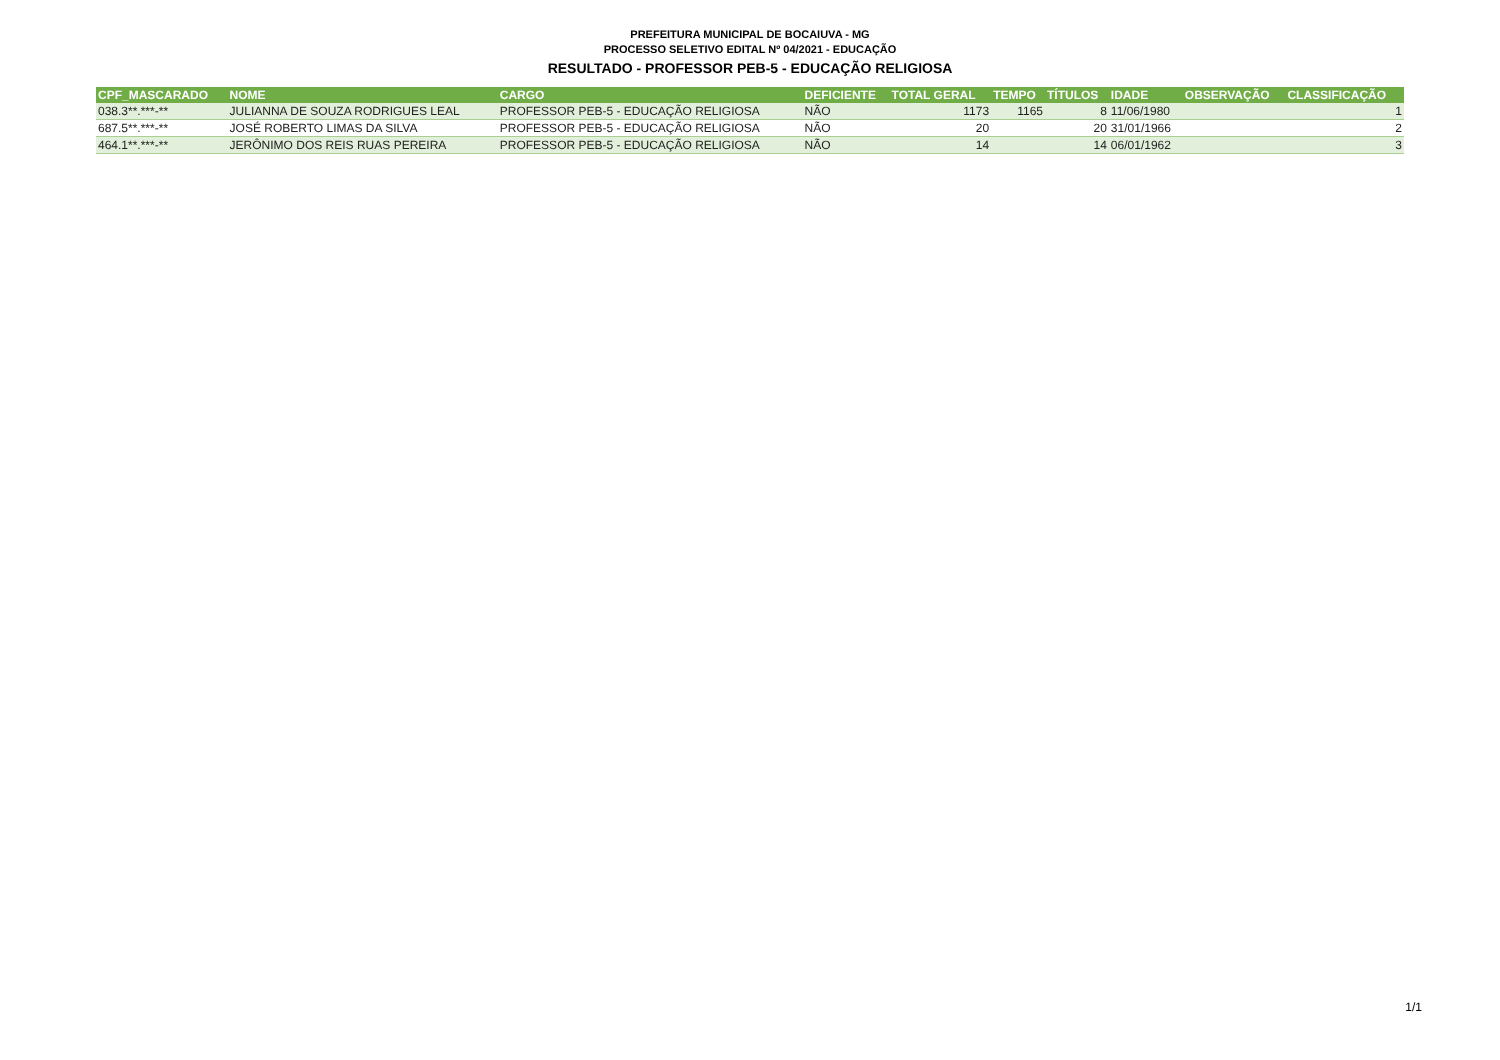PREFEITURA MUNICIPAL DE BOCAIUVA - MG
PROCESSO SELETIVO EDITAL Nº 04/2021 - EDUCAÇÃO
RESULTADO - PROFESSOR PEB-5 - EDUCAÇÃO RELIGIOSA
| CPF_MASCARADO | NOME | CARGO | DEFICIENTE | TOTAL GERAL | TEMPO | TÍTULOS | IDADE | OBSERVAÇÃO | CLASSIFICAÇÃO |
| --- | --- | --- | --- | --- | --- | --- | --- | --- | --- |
| 038.3**.***-** | JULIANNA DE SOUZA RODRIGUES LEAL | PROFESSOR PEB-5 - EDUCAÇÃO RELIGIOSA | NÃO | 1173 | 1165 | 8 | 11/06/1980 | | 1 |
| 687.5**.***-** | JOSÉ ROBERTO LIMAS DA SILVA | PROFESSOR PEB-5 - EDUCAÇÃO RELIGIOSA | NÃO | 20 | | 20 | 31/01/1966 | | 2 |
| 464.1**.***-** | JERÔNIMO DOS REIS RUAS PEREIRA | PROFESSOR PEB-5 - EDUCAÇÃO RELIGIOSA | NÃO | 14 | | 14 | 06/01/1962 | | 3 |
1/1